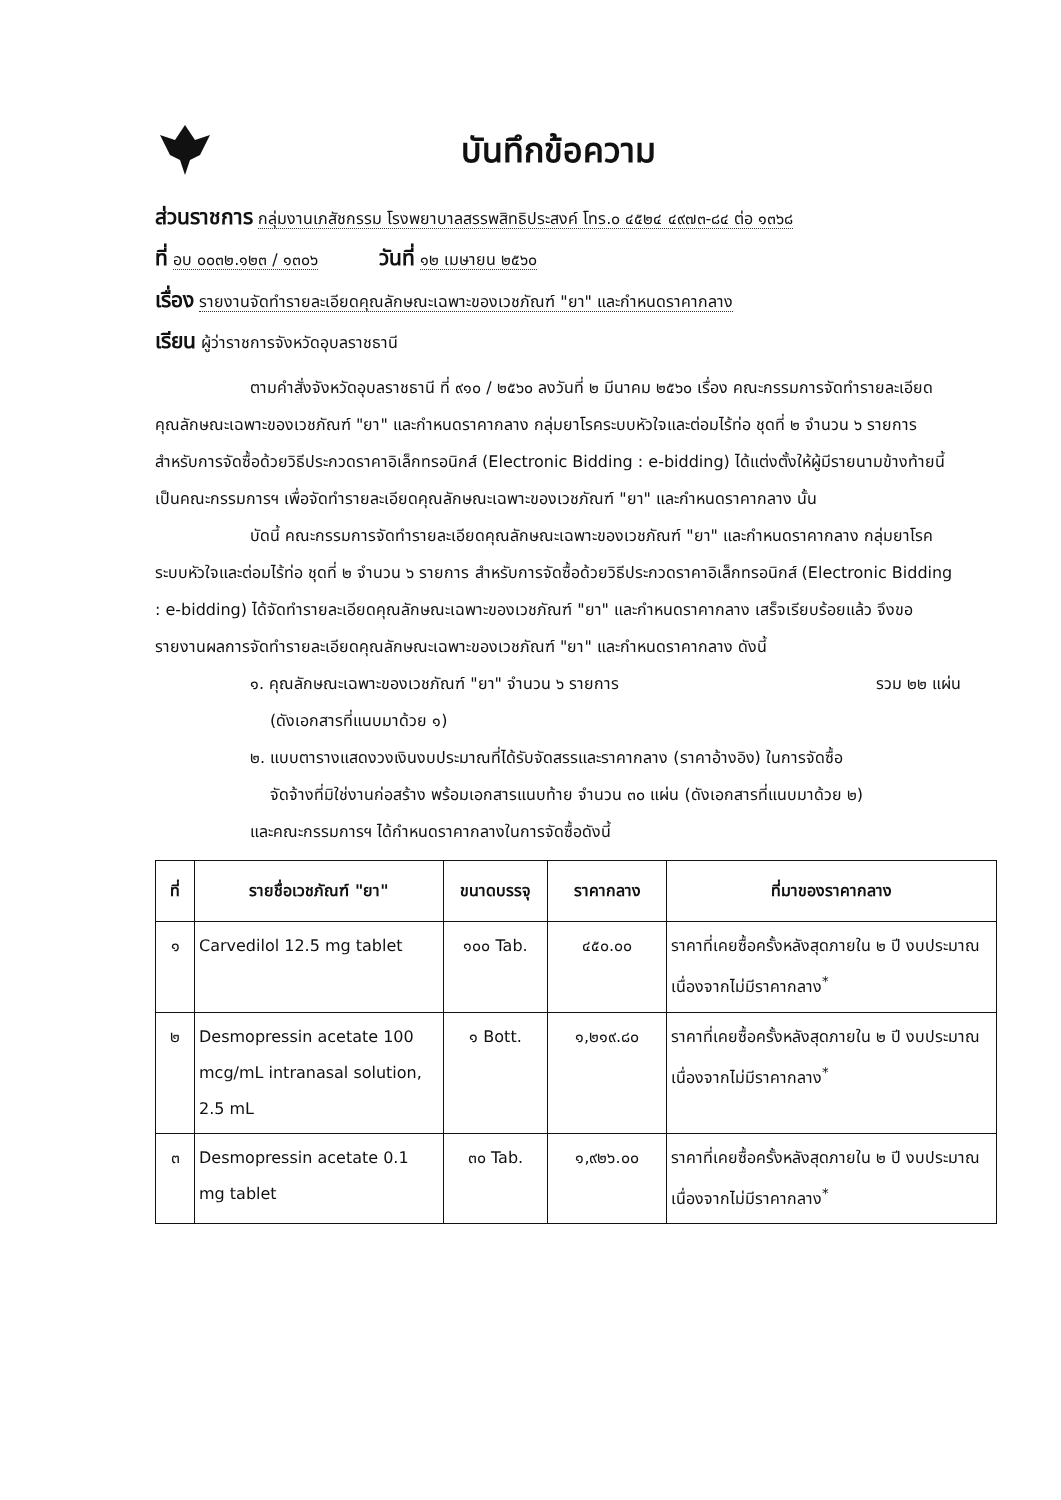บันทึกข้อความ
ส่วนราชการ กลุ่มงานเภสัชกรรม โรงพยาบาลสรรพสิทธิประสงค์ โทร.๐ ๔๕๒๔ ๔๙๗๓-๘๔ ต่อ ๑๓๖๘
ที่ อบ ๐๐๓๒.๑๒๓ / ๑๓๐๖ วันที่ ๑๒ เมษายน ๒๕๖๐
เรื่อง รายงานจัดทำรายละเอียดคุณลักษณะเฉพาะของเวชภัณฑ์ "ยา" และกำหนดราคากลาง
เรียน ผู้ว่าราชการจังหวัดอุบลราชธานี
ตามคำสั่งจังหวัดอุบลราชธานี ที่ ๙๑๐ / ๒๕๖๐ ลงวันที่ ๒ มีนาคม ๒๕๖๐ เรื่อง คณะกรรมการจัดทำรายละเอียดคุณลักษณะเฉพาะของเวชภัณฑ์ "ยา" และกำหนดราคากลาง กลุ่มยาโรคระบบหัวใจและต่อมไร้ท่อ ชุดที่ ๒ จำนวน ๖ รายการ สำหรับการจัดซื้อด้วยวิธีประกวดราคาอิเล็กทรอนิกส์ (Electronic Bidding : e-bidding) ได้แต่งตั้งให้ผู้มีรายนามข้างท้ายนี้เป็นคณะกรรมการฯ เพื่อจัดทำรายละเอียดคุณลักษณะเฉพาะของเวชภัณฑ์ "ยา" และกำหนดราคากลาง นั้น
บัดนี้ คณะกรรมการจัดทำรายละเอียดคุณลักษณะเฉพาะของเวชภัณฑ์ "ยา" และกำหนดราคากลาง กลุ่มยาโรคระบบหัวใจและต่อมไร้ท่อ ชุดที่ ๒ จำนวน ๖ รายการ สำหรับการจัดซื้อด้วยวิธีประกวดราคาอิเล็กทรอนิกส์ (Electronic Bidding : e-bidding) ได้จัดทำรายละเอียดคุณลักษณะเฉพาะของเวชภัณฑ์ "ยา" และกำหนดราคากลาง เสร็จเรียบร้อยแล้ว จึงขอรายงานผลการจัดทำรายละเอียดคุณลักษณะเฉพาะของเวชภัณฑ์ "ยา" และกำหนดราคากลาง ดังนี้
๑. คุณลักษณะเฉพาะของเวชภัณฑ์ "ยา" จำนวน ๖ รายการ รวม ๒๒ แผ่น
(ดังเอกสารที่แนบมาด้วย ๑)
๒. แบบตารางแสดงวงเงินงบประมาณที่ได้รับจัดสรรและราคากลาง (ราคาอ้างอิง) ในการจัดซื้อ
จัดจ้างที่มิใช่งานก่อสร้าง พร้อมเอกสารแนบท้าย จำนวน ๓๐ แผ่น (ดังเอกสารที่แนบมาด้วย ๒)
และคณะกรรมการฯ ได้กำหนดราคากลางในการจัดซื้อดังนี้
| ที่ | รายชื่อเวชภัณฑ์ "ยา" | ขนาดบรรจุ | ราคากลาง | ที่มาของราคากลาง |
| --- | --- | --- | --- | --- |
| ๑ | Carvedilol 12.5 mg tablet | ๑๐๐ Tab. | ๔๕๐.๐๐ | ราคาที่เคยซื้อครั้งหลังสุดภายใน ๒ ปี งบประมาณ เนื่องจากไม่มีราคากลาง<sup>*</sup> |
| ๒ | Desmopressin acetate 100 mcg/mL intranasal solution, 2.5 mL | ๑ Bott. | ๑,๒๑๙.๘๐ | ราคาที่เคยซื้อครั้งหลังสุดภายใน ๒ ปี งบประมาณ เนื่องจากไม่มีราคากลาง<sup>*</sup> |
| ๓ | Desmopressin acetate 0.1 mg tablet | ๓๐ Tab. | ๑,๙๒๖.๐๐ | ราคาที่เคยซื้อครั้งหลังสุดภายใน ๒ ปี งบประมาณ เนื่องจากไม่มีราคากลาง<sup>*</sup> |